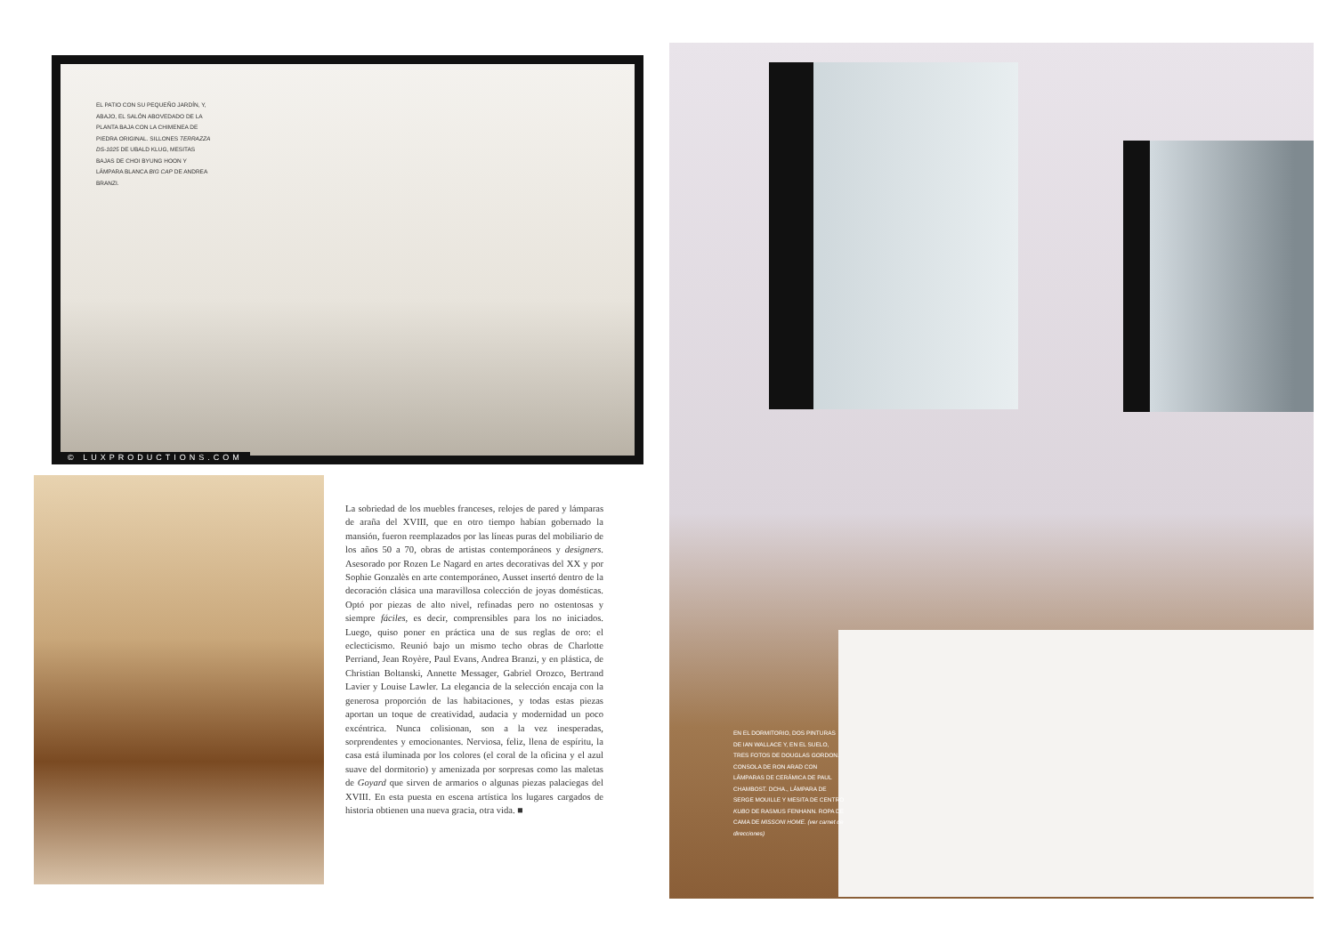EL PATIO CON SU PEQUEÑO JARDÍN, Y, ABAJO, EL SALÓN ABOVEDADO DE LA PLANTA BAJA CON LA CHIMENEA DE PIEDRA ORIGINAL. SILLONES TERRAZZA DS-1025 DE UBALD KLUG, MESITAS BAJAS DE CHOI BYUNG HOON Y LÁMPARA BLANCA BIG CAP DE ANDREA BRANZI.
© LUXPRODUCTIONS.COM
La sobriedad de los muebles franceses, relojes de pared y lámparas de araña del XVIII, que en otro tiempo habían gobernado la mansión, fueron reemplazados por las líneas puras del mobiliario de los años 50 a 70, obras de artistas contemporáneos y designers. Asesorado por Rozen Le Nagard en artes decorativas del XX y por Sophie Gonzalès en arte contemporáneo, Ausset insertó dentro de la decoración clásica una maravillosa colección de joyas domésticas. Optó por piezas de alto nivel, refinadas pero no ostentosas y siempre fáciles, es decir, comprensibles para los no iniciados. Luego, quiso poner en práctica una de sus reglas de oro: el eclecticismo. Reunió bajo un mismo techo obras de Charlotte Perriand, Jean Royère, Paul Evans, Andrea Branzi, y en plástica, de Christian Boltanski, Annette Messager, Gabriel Orozco, Bertrand Lavier y Louise Lawler. La elegancia de la selección encaja con la generosa proporción de las habitaciones, y todas estas piezas aportan un toque de creatividad, audacia y modernidad un poco excéntrica. Nunca colisionan, son a la vez inesperadas, sorprendentes y emocionantes. Nerviosa, feliz, llena de espíritu, la casa está iluminada por los colores (el coral de la oficina y el azul suave del dormitorio) y amenizada por sorpresas como las maletas de Goyard que sirven de armarios o algunas piezas palaciegas del XVIII. En esta puesta en escena artística los lugares cargados de historia obtienen una nueva gracia, otra vida. ■
EN EL DORMITORIO, DOS PINTURAS DE IAN WALLACE Y, EN EL SUELO, TRES FOTOS DE DOUGLAS GORDON. CONSOLA DE RON ARAD CON LÁMPARAS DE CERÁMICA DE PAUL CHAMBOST. DCHA., LÁMPARA DE SERGE MOUILLE Y MESITA DE CENTRO KUBO DE RASMUS FENHANN. ROPA DE CAMA DE MISSONI HOME. (ver carnet de direcciones)